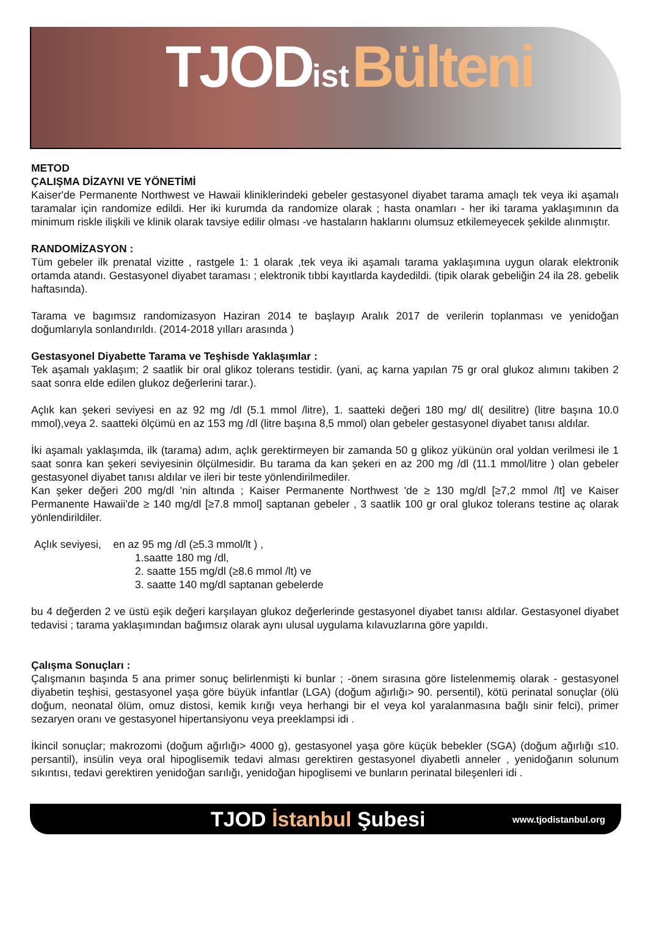TJOD ist Bülteni
METOD
ÇALIŞMA DİZAYNI VE YÖNETİMİ
Kaiser'de Permanente Northwest ve Hawaii kliniklerindeki gebeler gestasyonel diyabet tarama amaçlı tek veya iki aşamalı taramalar için randomize edildi. Her iki kurumda da randomize olarak ; hasta onamları - her iki tarama yaklaşımının da minimum riskle ilişkili ve klinik olarak tavsiye edilir olması -ve hastaların haklarını olumsuz etkilemeyecek şekilde alınmıştır.
RANDOMİZASYON :
Tüm gebeler ilk prenatal vizitte , rastgele 1: 1 olarak ,tek veya iki aşamalı tarama yaklaşımına uygun olarak elektronik ortamda atandı. Gestasyonel diyabet taraması ; elektronik tıbbi kayıtlarda kaydedildi. (tipik olarak gebeliğin 24 ila 28. gebelik haftasında).
Tarama ve bagımsız randomizasyon Haziran 2014 te başlayıp Aralık 2017 de verilerin toplanması ve yenidoğan doğumlarıyla sonlandırıldı. (2014-2018 yılları arasında )
Gestasyonel Diyabette Tarama ve Teşhisde Yaklaşımlar :
Tek aşamalı yaklaşım; 2 saatlik bir oral glikoz tolerans testidir. (yani, aç karna yapılan 75 gr oral glukoz alımını takiben 2 saat sonra elde edilen glukoz değerlerini tarar.).
Açlık kan şekeri seviyesi en az 92 mg /dl (5.1 mmol /litre), 1. saatteki değeri 180 mg/ dl( desilitre) (litre başına 10.0 mmol),veya 2. saatteki ölçümü en az 153 mg /dl (litre başına 8,5 mmol) olan gebeler gestasyonel diyabet tanısı aldılar.
İki aşamalı yaklaşımda, ilk (tarama) adım, açlık gerektirmeyen bir zamanda 50 g glikoz yükünün oral yoldan verilmesi ile 1 saat sonra kan şekeri seviyesinin ölçülmesidir. Bu tarama da kan şekeri en az 200 mg /dl (11.1 mmol/litre ) olan gebeler gestasyonel diyabet tanısı aldılar ve ileri bir teste yönlendirilmediler.
Kan şeker değeri 200 mg/dl 'nin altında ; Kaiser Permanente Northwest 'de ≥ 130 mg/dl [≥7,2 mmol /lt] ve Kaiser Permanente Hawaii'de ≥ 140 mg/dl [≥7.8 mmol] saptanan gebeler , 3 saatlik 100 gr oral glukoz tolerans testine aç olarak yönlendirildiler.
Açlık seviyesi, en az 95 mg /dl (≥5.3 mmol/lt ) ,
1.saatte 180 mg /dl,
2. saatte 155 mg/dl (≥8.6 mmol /lt) ve
3. saatte 140 mg/dl saptanan gebelerde
bu 4 değerden 2 ve üstü eşik değeri karşılayan glukoz değerlerinde gestasyonel diyabet tanısı aldılar. Gestasyonel diyabet tedavisi ; tarama yaklaşımından bağımsız olarak aynı ulusal uygulama kılavuzlarına göre yapıldı.
Çalışma Sonuçları :
Çalışmanın başında 5 ana primer sonuç belirlenmişti ki bunlar ; -önem sırasına göre listelenmemiş olarak - gestasyonel diyabetin teşhisi, gestasyonel yaşa göre büyük infantlar (LGA) (doğum ağırlığı> 90. persentil), kötü perinatal sonuçlar (ölü doğum, neonatal ölüm, omuz distosi, kemik kırığı veya herhangi bir el veya kol yaralanmasına bağlı sinir felci), primer sezaryen oranı ve gestasyonel hipertansiyonu veya preeklampsi idi .
İkincil sonuçlar; makrozomi (doğum ağırlığı> 4000 g), gestasyonel yaşa göre küçük bebekler (SGA) (doğum ağırlığı ≤10. persantil), insülin veya oral hipoglisemik tedavi alması gerektiren gestasyonel diyabetli anneler , yenidoğanın solunum sıkıntısı, tedavi gerektiren yenidoğan sarılığı, yenidoğan hipoglisemi ve bunların perinatal bileşenleri idi .
TJOD İstanbul Şubesi www.tjodistanbul.org